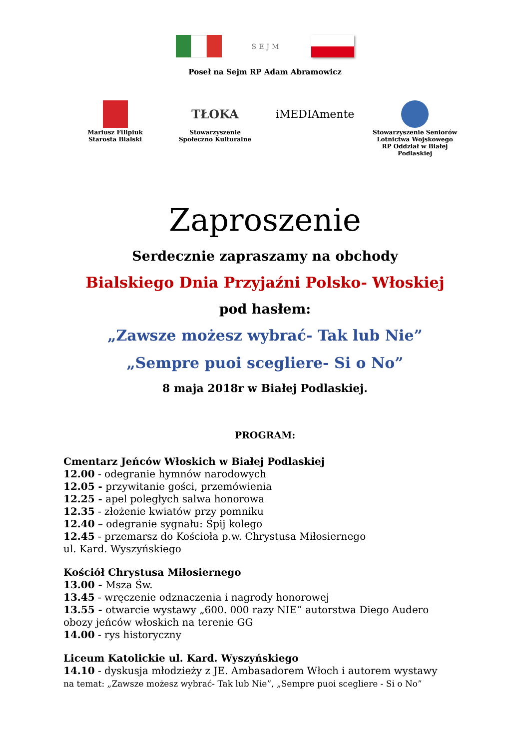SEJM
Poseł na Sejm RP Adam Abramowicz
Mariusz Filipiuk
Starosta Bialski
TŁOKA
Stowarzyszenie
Społeczno Kulturalne
iMEDIAmente
Stowarzyszenie Seniorów Lotnictwa Wojskowego RP Oddział w Białej Podlaskiej
Zaproszenie
Serdecznie zapraszamy na obchody
Bialskiego Dnia Przyjaźni Polsko- Włoskiej
pod hasłem:
„Zawsze możesz wybrać- Tak lub Nie”
„Sempre puoi scegliere- Si o No”
8 maja 2018r w Białej Podlaskiej.
PROGRAM:
Cmentarz Jeńców Włoskich w Białej Podlaskiej
12.00 - odegranie hymnów narodowych
12.05 - przywitanie gości, przemówienia
12.25 - apel poległych salwa honorowa
12.35 - złożenie kwiatów przy pomniku
12.40 – odegranie sygnału: Śpij kolego
12.45 - przemarsz do Kościoła p.w. Chrystusa Miłosiernego
ul. Kard. Wyszyńskiego
Kościół Chrystusa Miłosiernego
13.00 - Msza Św.
13.45 - wręczenie odznaczenia i nagrody honorowej
13.55 - otwarcie wystawy „600. 000 razy NIE” autorstwa Diego Audero
obozy jeńców włoskich na terenie GG
14.00 - rys historyczny
Liceum Katolickie ul. Kard. Wyszyńskiego
14.10 - dyskusja młodzieży z JE. Ambasadorem Włoch i autorem wystawy
na temat: „Zawsze możesz wybrać- Tak lub Nie”, „Sempre puoi scegliere - Si o No”